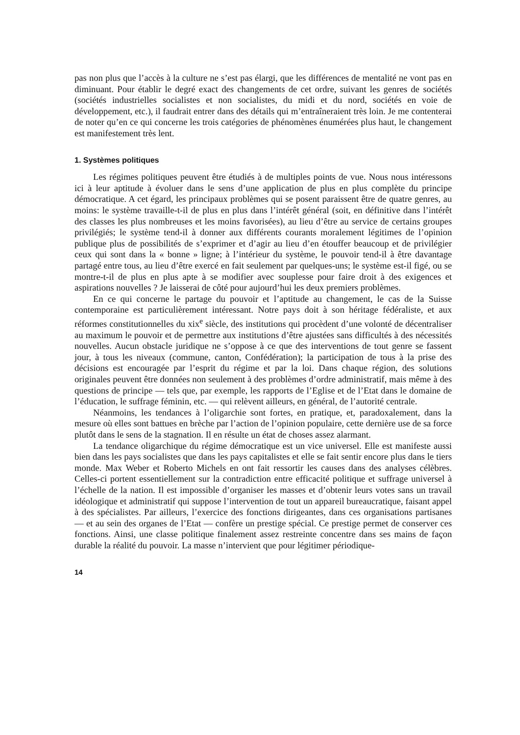pas non plus que l’accès à la culture ne s’est pas élargi, que les différences de mentalité ne vont pas en diminuant. Pour établir le degré exact des changements de cet ordre, suivant les genres de sociétés (sociétés industrielles socialistes et non socialistes, du midi et du nord, sociétés en voie de développement, etc.), il faudrait entrer dans des détails qui m’entraîneraient très loin. Je me contenterai de noter qu’en ce qui concerne les trois catégories de phénomènes énumérées plus haut, le changement est manifestement très lent.
1. Systèmes politiques
Les régimes politiques peuvent être étudiés à de multiples points de vue. Nous nous intéressons ici à leur aptitude à évoluer dans le sens d’une application de plus en plus complète du principe démocratique. A cet égard, les principaux problèmes qui se posent paraissent être de quatre genres, au moins: le système travaille-t-il de plus en plus dans l’intérêt général (soit, en définitive dans l’intérêt des classes les plus nombreuses et les moins favorisées), au lieu d’être au service de certains groupes privilégiés; le système tend-il à donner aux différents courants moralement légitimes de l’opinion publique plus de possibilités de s’exprimer et d’agir au lieu d’en étouffer beaucoup et de privilégier ceux qui sont dans la « bonne » ligne; à l’intérieur du système, le pouvoir tend-il à être davantage partagé entre tous, au lieu d’être exercé en fait seulement par quelques-uns; le système est-il figé, ou se montre-t-il de plus en plus apte à se modifier avec souplesse pour faire droit à des exigences et aspirations nouvelles ? Je laisserai de côté pour aujourd’hui les deux premiers problèmes.
En ce qui concerne le partage du pouvoir et l’aptitude au changement, le cas de la Suisse contemporaine est particulièrement intéressant. Notre pays doit à son héritage fédéraliste, et aux réformes constitutionnelles du xix<sup>e</sup> siècle, des institutions qui procèdent d’une volonté de décentraliser au maximum le pouvoir et de permettre aux institutions d’être ajustées sans difficultés à des nécessités nouvelles. Aucun obstacle juridique ne s’oppose à ce que des interventions de tout genre se fassent jour, à tous les niveaux (commune, canton, Confédération); la participation de tous à la prise des décisions est encouragée par l’esprit du régime et par la loi. Dans chaque région, des solutions originales peuvent être données non seulement à des problèmes d’ordre administratif, mais même à des questions de principe — tels que, par exemple, les rapports de l’Eglise et de l’Etat dans le domaine de l’éducation, le suffrage féminin, etc. — qui relèvent ailleurs, en général, de l’autorité centrale.
Néanmoins, les tendances à l’oligarchie sont fortes, en pratique, et, paradoxalement, dans la mesure où elles sont battues en brèche par l’action de l’opinion populaire, cette dernière use de sa force plutôt dans le sens de la stagnation. Il en résulte un état de choses assez alarmant.
La tendance oligarchique du régime démocratique est un vice universel. Elle est manifeste aussi bien dans les pays socialistes que dans les pays capitalistes et elle se fait sentir encore plus dans le tiers monde. Max Weber et Roberto Michels en ont fait ressortir les causes dans des analyses célèbres. Celles-ci portent essentiellement sur la contradiction entre efficacité politique et suffrage universel à l’échelle de la nation. Il est impossible d’organiser les masses et d’obtenir leurs votes sans un travail idéologique et administratif qui suppose l’intervention de tout un appareil bureaucratique, faisant appel à des spécialistes. Par ailleurs, l’exercice des fonctions dirigeantes, dans ces organisations partisanes — et au sein des organes de l’Etat — confère un prestige spécial. Ce prestige permet de conserver ces fonctions. Ainsi, une classe politique finalement assez restreinte concentre dans ses mains de façon durable la réalité du pouvoir. La masse n’intervient que pour légitimer périodique-
14